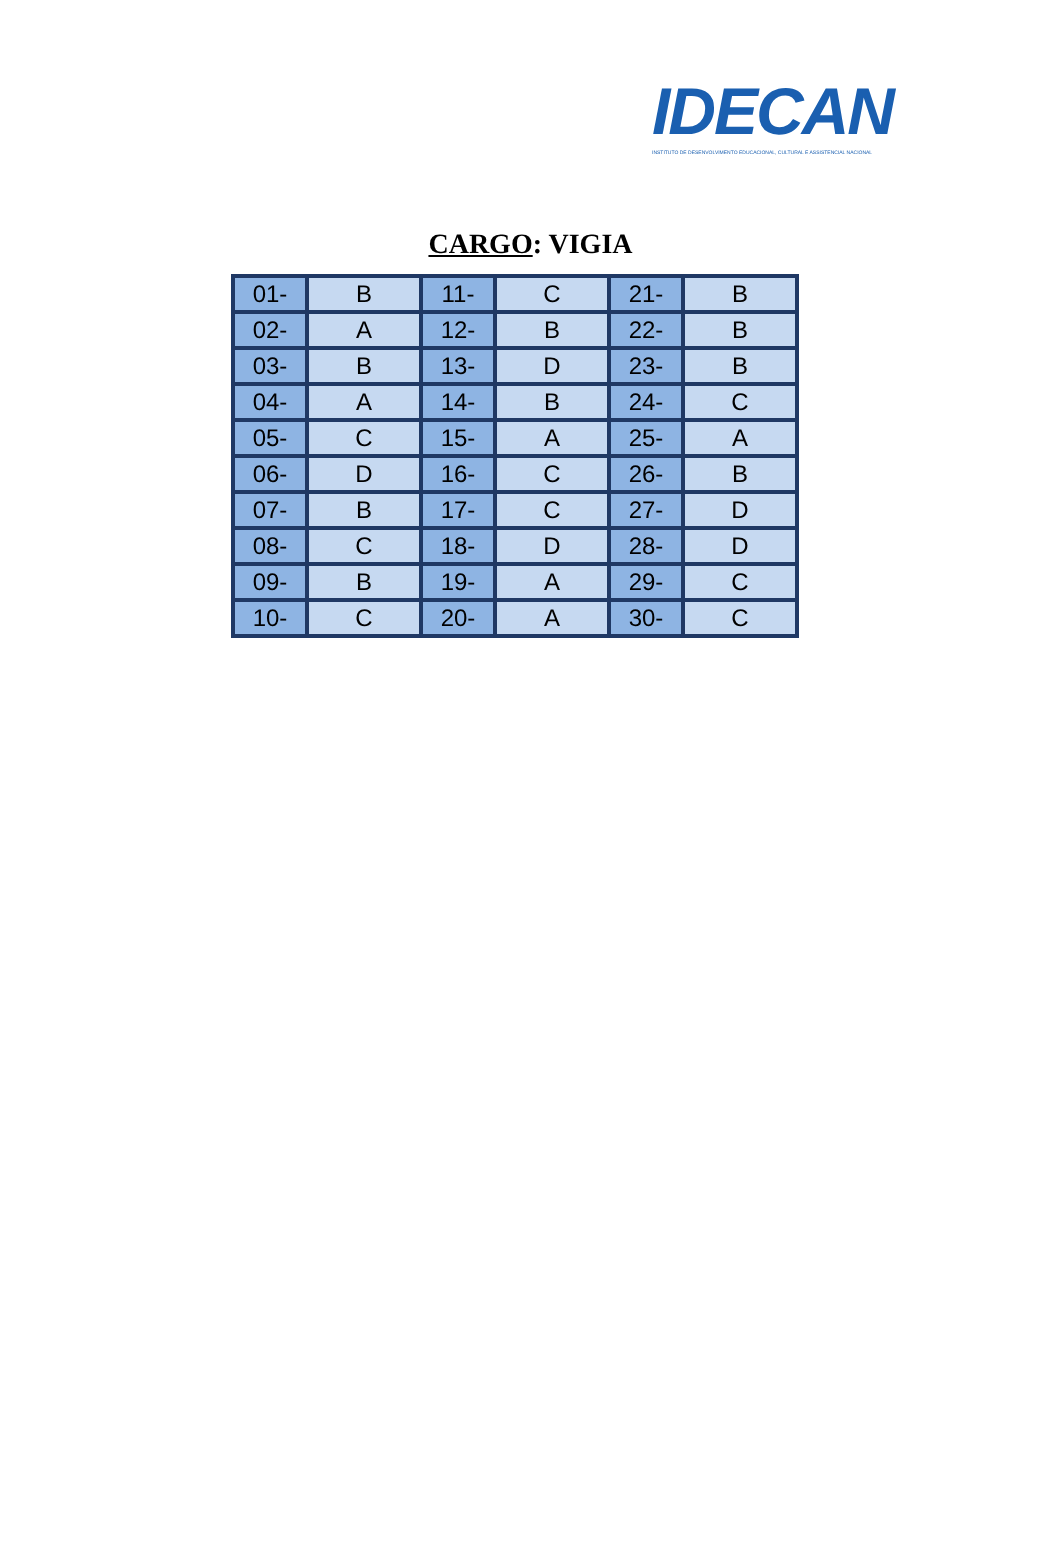IDECAN
INSTITUTO DE DESENVOLVIMENTO EDUCACIONAL, CULTURAL E ASSISTENCIAL NACIONAL
CARGO: VIGIA
| 01- | B | 11- | C | 21- | B |
| 02- | A | 12- | B | 22- | B |
| 03- | B | 13- | D | 23- | B |
| 04- | A | 14- | B | 24- | C |
| 05- | C | 15- | A | 25- | A |
| 06- | D | 16- | C | 26- | B |
| 07- | B | 17- | C | 27- | D |
| 08- | C | 18- | D | 28- | D |
| 09- | B | 19- | A | 29- | C |
| 10- | C | 20- | A | 30- | C |